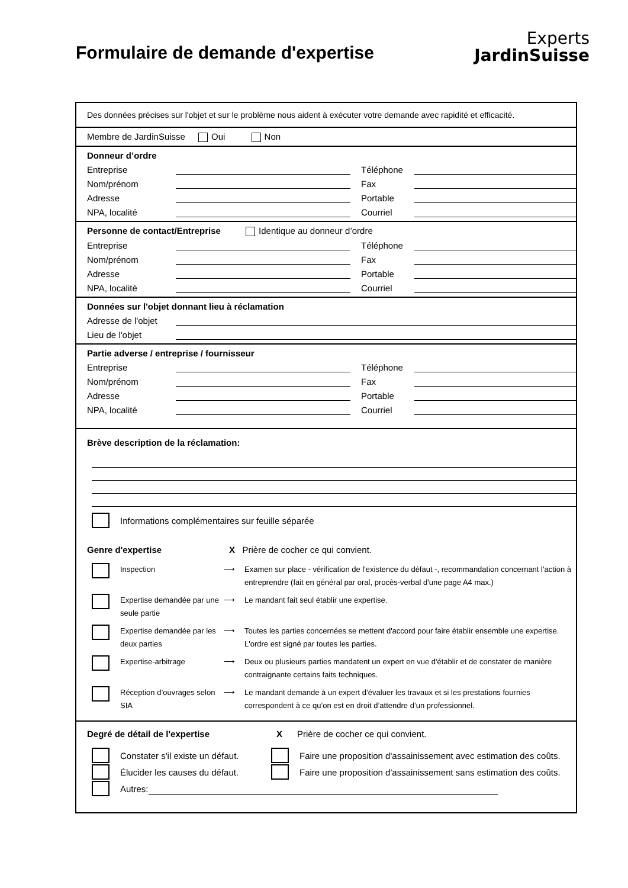Experts
JardinSuisse
Formulaire de demande d'expertise
Des données précises sur l'objet et sur le problème nous aident à exécuter votre demande avec rapidité et efficacité.
Membre de JardinSuisse Oui Non
Donneur d’ordre
Entreprise Téléphone
Nom/prénom Fax
Adresse Portable
NPA, localité Courriel
Personne de contact/Entreprise Identique au donneur d’ordre
Entreprise Téléphone
Nom/prénom Fax
Adresse Portable
NPA, localité Courriel
Données sur l'objet donnant lieu à réclamation
Adresse de l'objet
Lieu de l'objet
Partie adverse / entreprise / fournisseur
Entreprise Téléphone
Nom/prénom Fax
Adresse Portable
NPA, localité Courriel
Brève description de la réclamation:
Informations complémentaires sur feuille séparée
Genre d'expertise X Prière de cocher ce qui convient.
Inspection ⟶ Examen sur place - vérification de l'existence du défaut -, recommandation concernant l'action à entreprendre (fait en général par oral, procès-verbal d'une page A4 max.)
Expertise demandée par une seule partie ⟶ Le mandant fait seul établir une expertise.
Expertise demandée par les deux parties ⟶ Toutes les parties concernées se mettent d'accord pour faire établir ensemble une expertise. L'ordre est signé par toutes les parties.
Expertise-arbitrage ⟶ Deux ou plusieurs parties mandatent un expert en vue d'établir et de constater de manière contraignante certains faits techniques.
Réception d’ouvrages selon SIA ⟶ Le mandant demande à un expert d’évaluer les travaux et si les prestations fournies correspondent à ce qu’on est en droit d’attendre d’un professionnel.
Degré de détail de l'expertise X Prière de cocher ce qui convient.
Constater s'il existe un défaut. Faire une proposition d'assainissement avec estimation des coûts.
Élucider les causes du défaut. Faire une proposition d'assainissement sans estimation des coûts.
Autres: